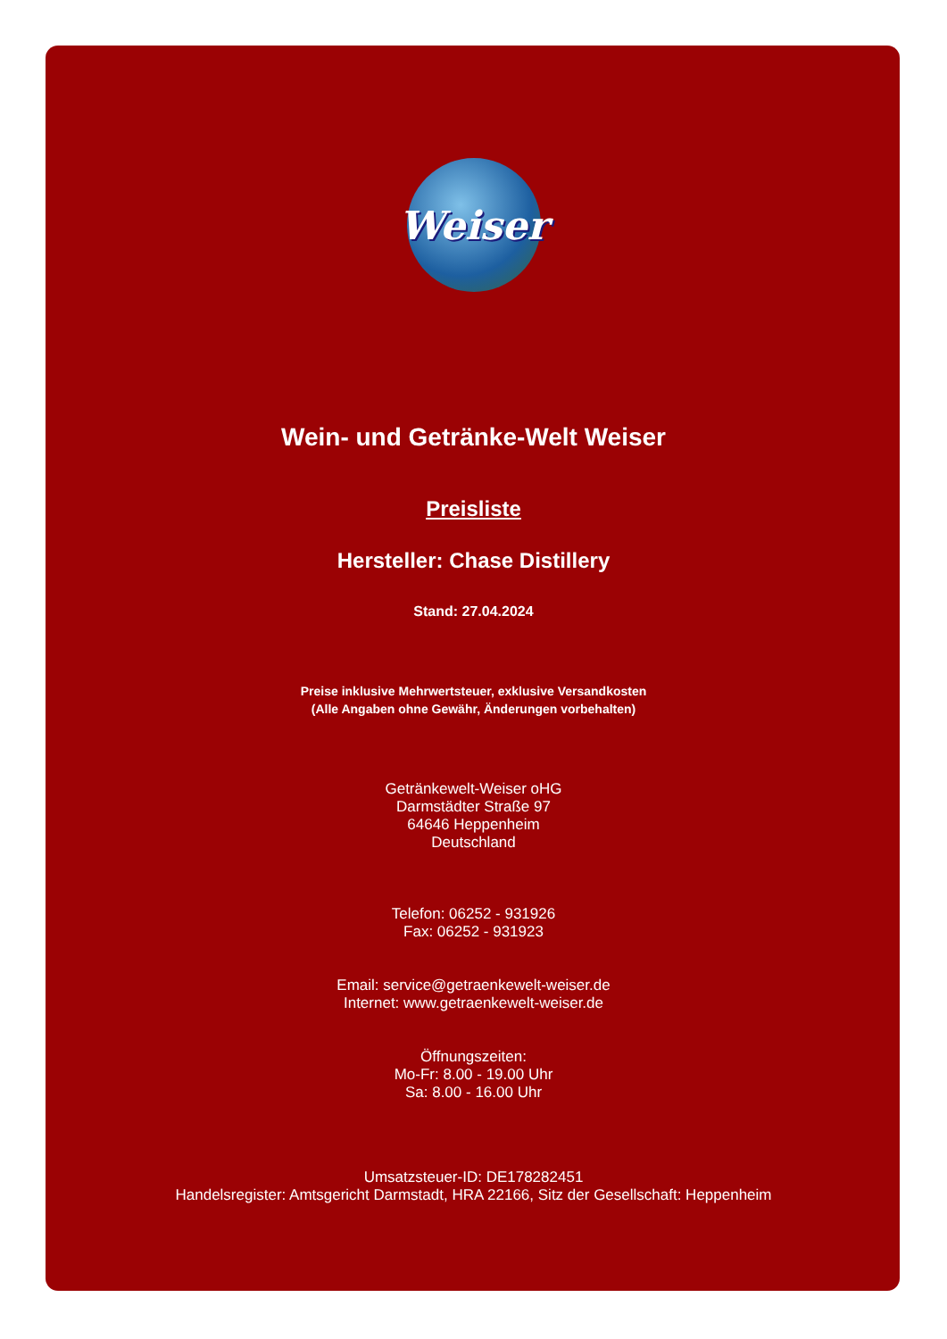Weiser
Wein- und Getränke-Welt Weiser
Preisliste
Hersteller: Chase Distillery
Stand: 27.04.2024
Preise inklusive Mehrwertsteuer, exklusive Versandkosten
(Alle Angaben ohne Gewähr, Änderungen vorbehalten)
Getränkewelt-Weiser oHG
Darmstädter Straße 97
64646 Heppenheim
Deutschland
Telefon: 06252 - 931926
Fax: 06252 - 931923
Email: service@getraenkewelt-weiser.de
Internet: www.getraenkewelt-weiser.de
Öffnungszeiten:
Mo-Fr: 8.00 - 19.00 Uhr
Sa: 8.00 - 16.00 Uhr
Umsatzsteuer-ID: DE178282451
Handelsregister: Amtsgericht Darmstadt, HRA 22166, Sitz der Gesellschaft: Heppenheim